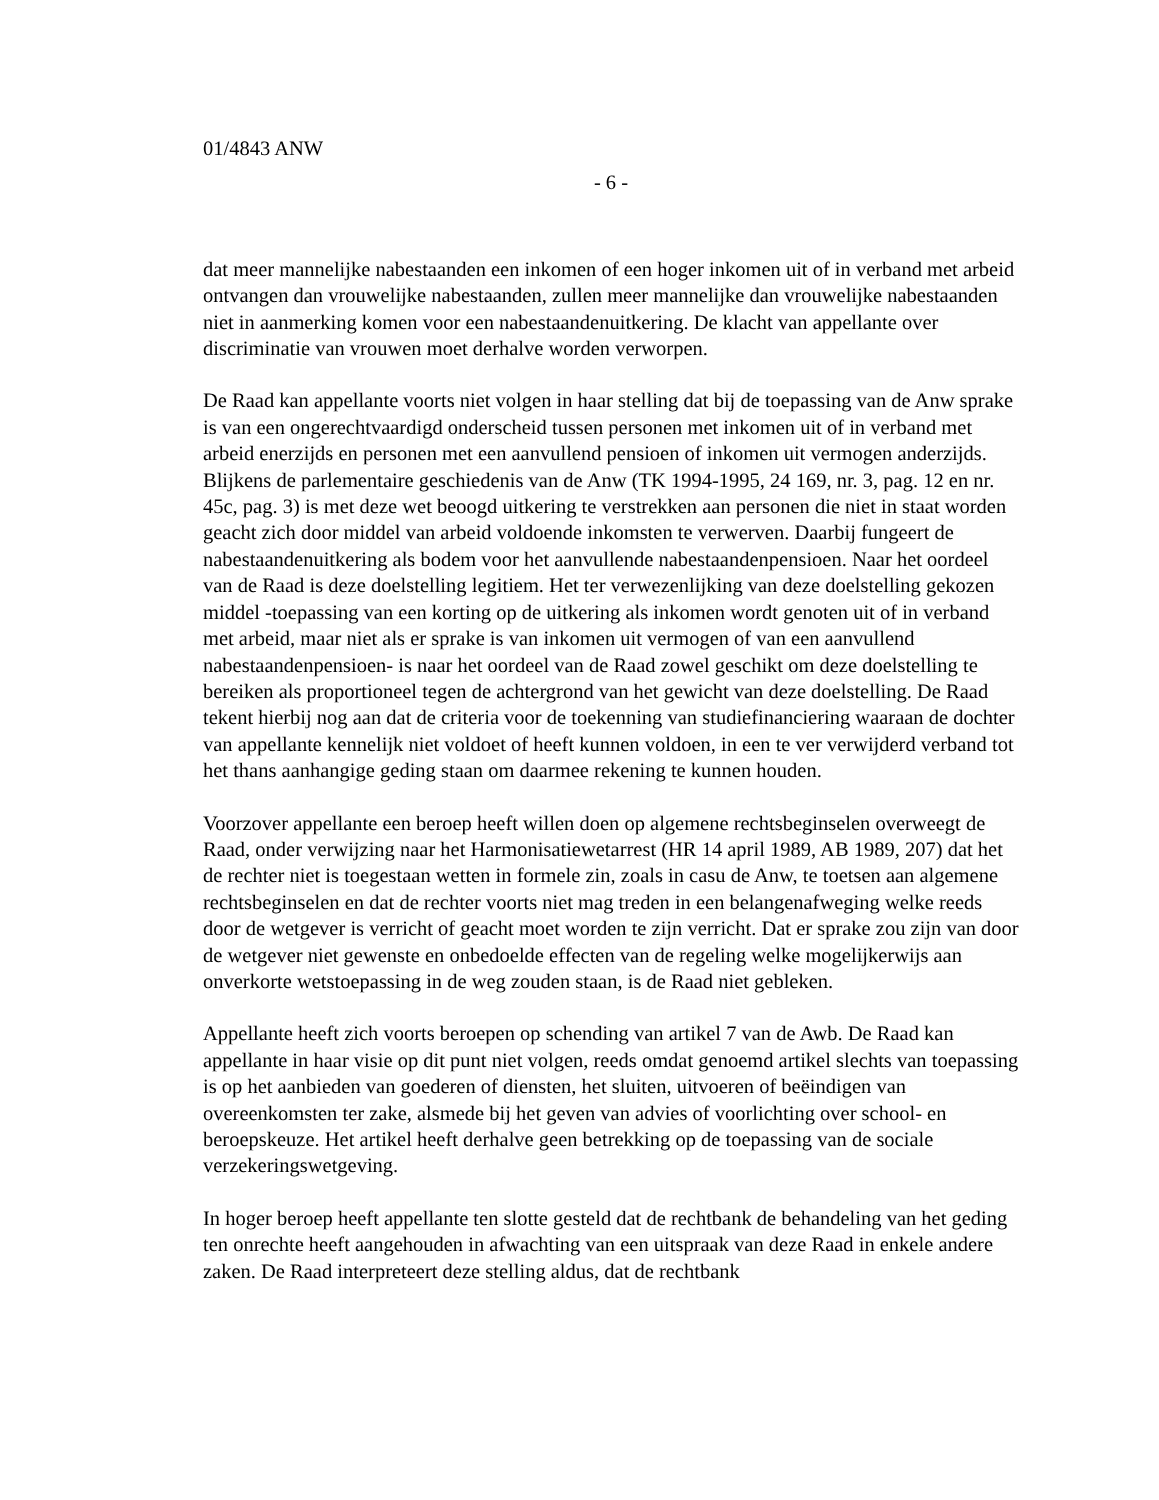01/4843 ANW
- 6 -
dat meer mannelijke nabestaanden een inkomen of een hoger inkomen uit of in verband met arbeid ontvangen dan vrouwelijke nabestaanden, zullen meer mannelijke dan vrouwelijke nabestaanden niet in aanmerking komen voor een nabestaandenuitkering. De klacht van appellante over discriminatie van vrouwen moet derhalve worden verworpen.
De Raad kan appellante voorts niet volgen in haar stelling dat bij de toepassing van de Anw sprake is van een ongerechtvaardigd onderscheid tussen personen met inkomen uit of in verband met arbeid enerzijds en personen met een aanvullend pensioen of inkomen uit vermogen anderzijds. Blijkens de parlementaire geschiedenis van de Anw (TK 1994-1995, 24 169, nr. 3, pag. 12 en nr. 45c, pag. 3) is met deze wet beoogd uitkering te verstrekken aan personen die niet in staat worden geacht zich door middel van arbeid voldoende inkomsten te verwerven. Daarbij fungeert de nabestaandenuitkering als bodem voor het aanvullende nabestaandenpensioen. Naar het oordeel van de Raad is deze doelstelling legitiem. Het ter verwezenlijking van deze doelstelling gekozen middel -toepassing van een korting op de uitkering als inkomen wordt genoten uit of in verband met arbeid, maar niet als er sprake is van inkomen uit vermogen of van een aanvullend nabestaandenpensioen- is naar het oordeel van de Raad zowel geschikt om deze doelstelling te bereiken als proportioneel tegen de achtergrond van het gewicht van deze doelstelling. De Raad tekent hierbij nog aan dat de criteria voor de toekenning van studiefinanciering waaraan de dochter van appellante kennelijk niet voldoet of heeft kunnen voldoen, in een te ver verwijderd verband tot het thans aanhangige geding staan om daarmee rekening te kunnen houden.
Voorzover appellante een beroep heeft willen doen op algemene rechtsbeginselen overweegt de Raad, onder verwijzing naar het Harmonisatiewetarrest (HR 14 april 1989, AB 1989, 207) dat het de rechter niet is toegestaan wetten in formele zin, zoals in casu de Anw, te toetsen aan algemene rechtsbeginselen en dat de rechter voorts niet mag treden in een belangenafweging welke reeds door de wetgever is verricht of geacht moet worden te zijn verricht. Dat er sprake zou zijn van door de wetgever niet gewenste en onbedoelde effecten van de regeling welke mogelijkerwijs aan onverkorte wetstoepassing in de weg zouden staan, is de Raad niet gebleken.
Appellante heeft zich voorts beroepen op schending van artikel 7 van de Awb. De Raad kan appellante in haar visie op dit punt niet volgen, reeds omdat genoemd artikel slechts van toepassing is op het aanbieden van goederen of diensten, het sluiten, uitvoeren of beëindigen van overeenkomsten ter zake, alsmede bij het geven van advies of voorlichting over school- en beroepskeuze. Het artikel heeft derhalve geen betrekking op de toepassing van de sociale verzekeringswetgeving.
In hoger beroep heeft appellante ten slotte gesteld dat de rechtbank de behandeling van het geding ten onrechte heeft aangehouden in afwachting van een uitspraak van deze Raad in enkele andere zaken. De Raad interpreteert deze stelling aldus, dat de rechtbank